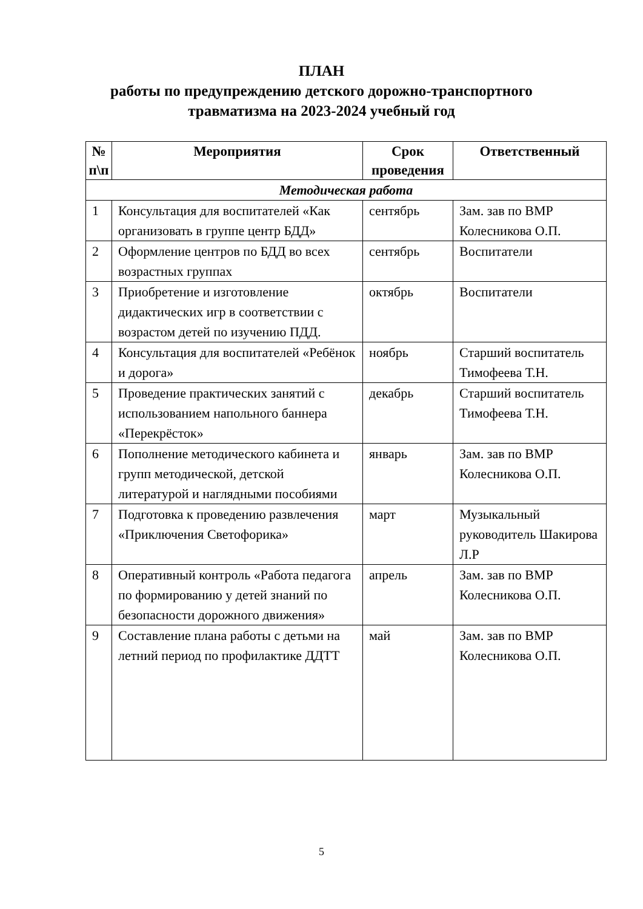ПЛАН
работы по предупреждению детского дорожно-транспортного
травматизма на 2023-2024 учебный год
| № п\п | Мероприятия | Срок проведения | Ответственный |
| --- | --- | --- | --- |
| Методическая работа | | | |
| 1 | Консультация для воспитателей «Как организовать в группе центр БДД» | сентябрь | Зам. зав по ВМР Колесникова О.П. |
| 2 | Оформление центров по БДД во всех возрастных группах | сентябрь | Воспитатели |
| 3 | Приобретение и изготовление дидактических игр в соответствии с возрастом детей по изучению ПДД. | октябрь | Воспитатели |
| 4 | Консультация для воспитателей «Ребёнок и дорога» | ноябрь | Старший воспитатель Тимофеева Т.Н. |
| 5 | Проведение практических занятий с использованием напольного баннера «Перекрёсток» | декабрь | Старший воспитатель Тимофеева Т.Н. |
| 6 | Пополнение методического кабинета и групп методической, детской литературой и наглядными пособиями | январь | Зам. зав по ВМР Колесникова О.П. |
| 7 | Подготовка к проведению развлечения «Приключения Светофорика» | март | Музыкальный руководитель Шакирова Л.Р |
| 8 | Оперативный контроль «Работа педагога по формированию у детей знаний по безопасности дорожного движения» | апрель | Зам. зав по ВМР Колесникова О.П. |
| 9 | Составление плана работы с детьми на летний период по профилактике ДДТТ | май | Зам. зав по ВМР Колесникова О.П. |
5